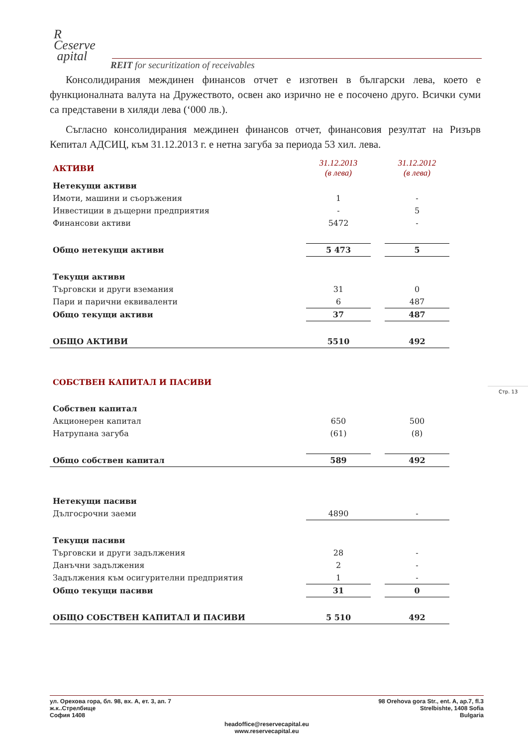R
Ceserve
apital
REIT for securitization of receivables
Консолидирания междинен финансов отчет е изготвен в български лева, което е функционалната валута на Дружеството, освен ако изрично не е посочено друго. Всички суми са представени в хиляди лева (‘000 лв.).
Съгласно консолидирания междинен финансов отчет, финансовия резултат на Ризърв Кепитал АДСИЦ, към 31.12.2013 г. е нетна загуба за периода 53 хил. лева.
| АКТИВИ | | 31.12.2013 (в лева) | | 31.12.2012 (в лева) |
| Нетекущи активи | | | | |
| Имоти, машини и съоръжения | | 1 | | - |
| Инвестиции в дъщерни предприятия | | - | | 5 |
| Финансови активи | | 5472 | | - |
| Общо нетекущи активи | | 5 473 | | 5 |
| Текущи активи | | | | |
| Търговски и други вземания | | 31 | | 0 |
| Пари и парични еквиваленти | | 6 | | 487 |
| Общо текущи активи | | 37 | | 487 |
| ОБЩО АКТИВИ | | 5510 | | 492 |
| СОБСТВЕН КАПИТАЛ И ПАСИВИ | | | | |
| Собствен капитал | | | | |
| Акционерен капитал | | 650 | | 500 |
| Натрупана загуба | | (61) | | (8) |
| Общо собствен капитал | | 589 | | 492 |
| Нетекущи пасиви | | | | |
| Дългосрочни заеми | | 4890 | | - |
| Текущи пасиви | | | | |
| Търговски и други задължения | | 28 | | - |
| Данъчни задължения | | 2 | | - |
| Задължения към осигурителни предприятия | | 1 | | - |
| Общо текущи пасиви | | 31 | | 0 |
| ОБЩО СОБСТВЕН КАПИТАЛ И ПАСИВИ | | 5 510 | | 492 |
Стр. 13
ул. Орехова гора, бл. 98, вх. А, ет. 3, ап. 7
ж.к..Стрелбище
София 1408
98 Orehova gora Str., ent. A, ap.7, fl.3
Strelbishte, 1408 Sofia
Bulgaria
headoffice@reservecapital.eu
www.reservecapital.eu